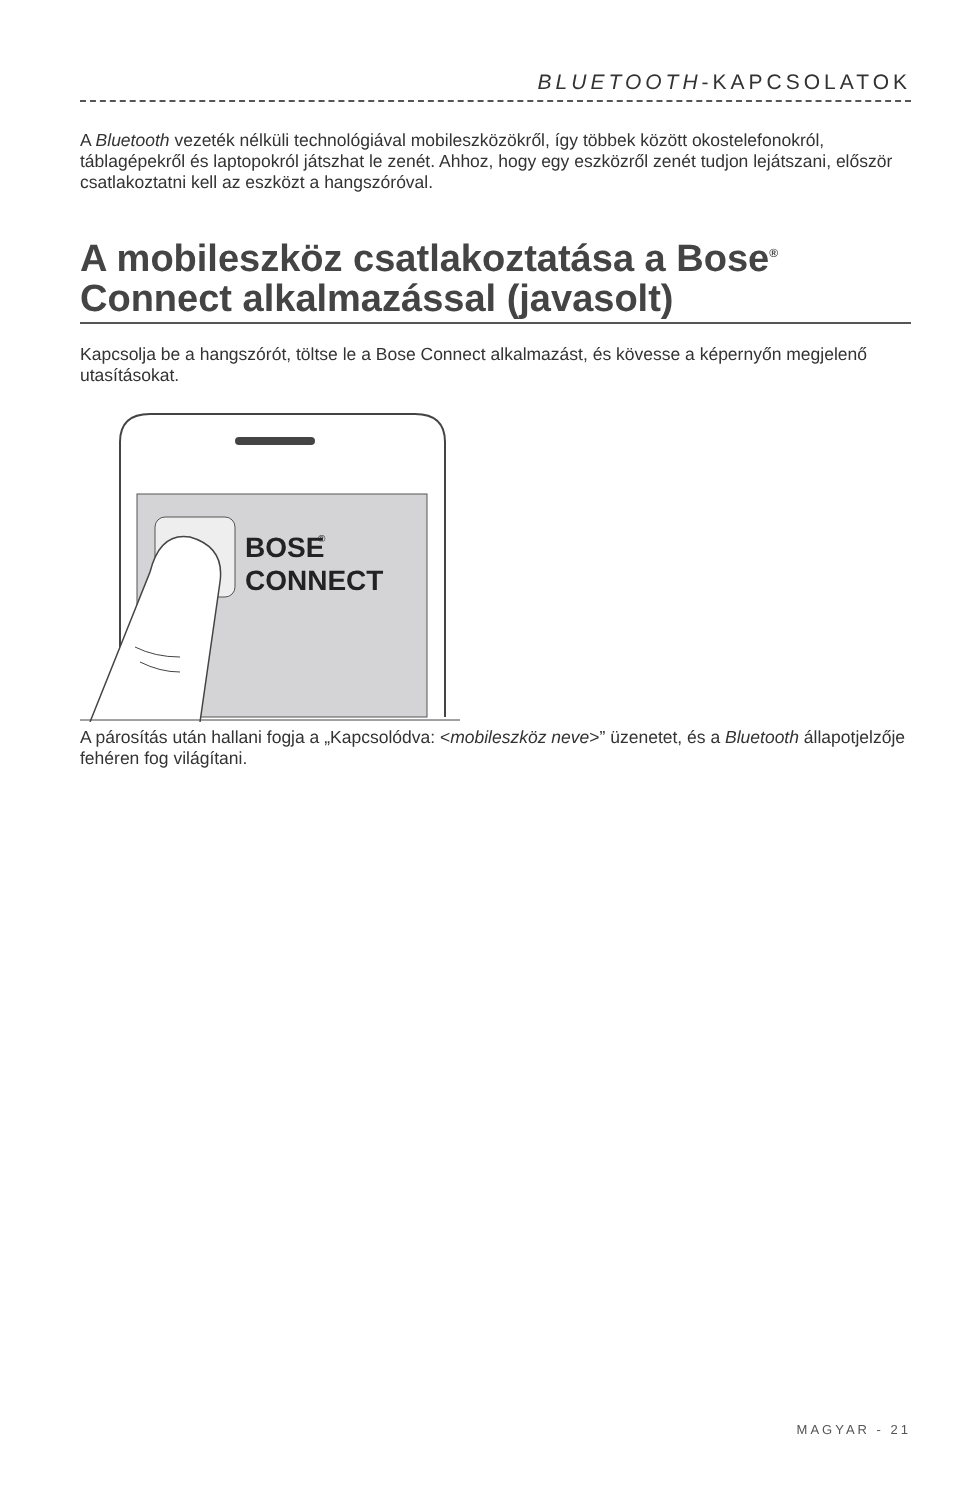BLUETOOTH-KAPCSOLATOK
A Bluetooth vezeték nélküli technológiával mobileszközökről, így többek között okostelefonokról, táblagépekről és laptopokról játszhat le zenét. Ahhoz, hogy egy eszközről zenét tudjon lejátszani, először csatlakoztatni kell az eszközt a hangszóróval.
A mobileszköz csatlakoztatása a Bose<sup>®</sup> Connect alkalmazással (javasolt)
Kapcsolja be a hangszórót, töltse le a Bose Connect alkalmazást, és kövesse a képernyőn megjelenő utasításokat.
BOSE
®
CONNECT
A párosítás után hallani fogja a „Kapcsolódva: <mobileszköz neve>” üzenetet, és a Bluetooth állapotjelzője fehéren fog világítani.
MAGYAR - 21